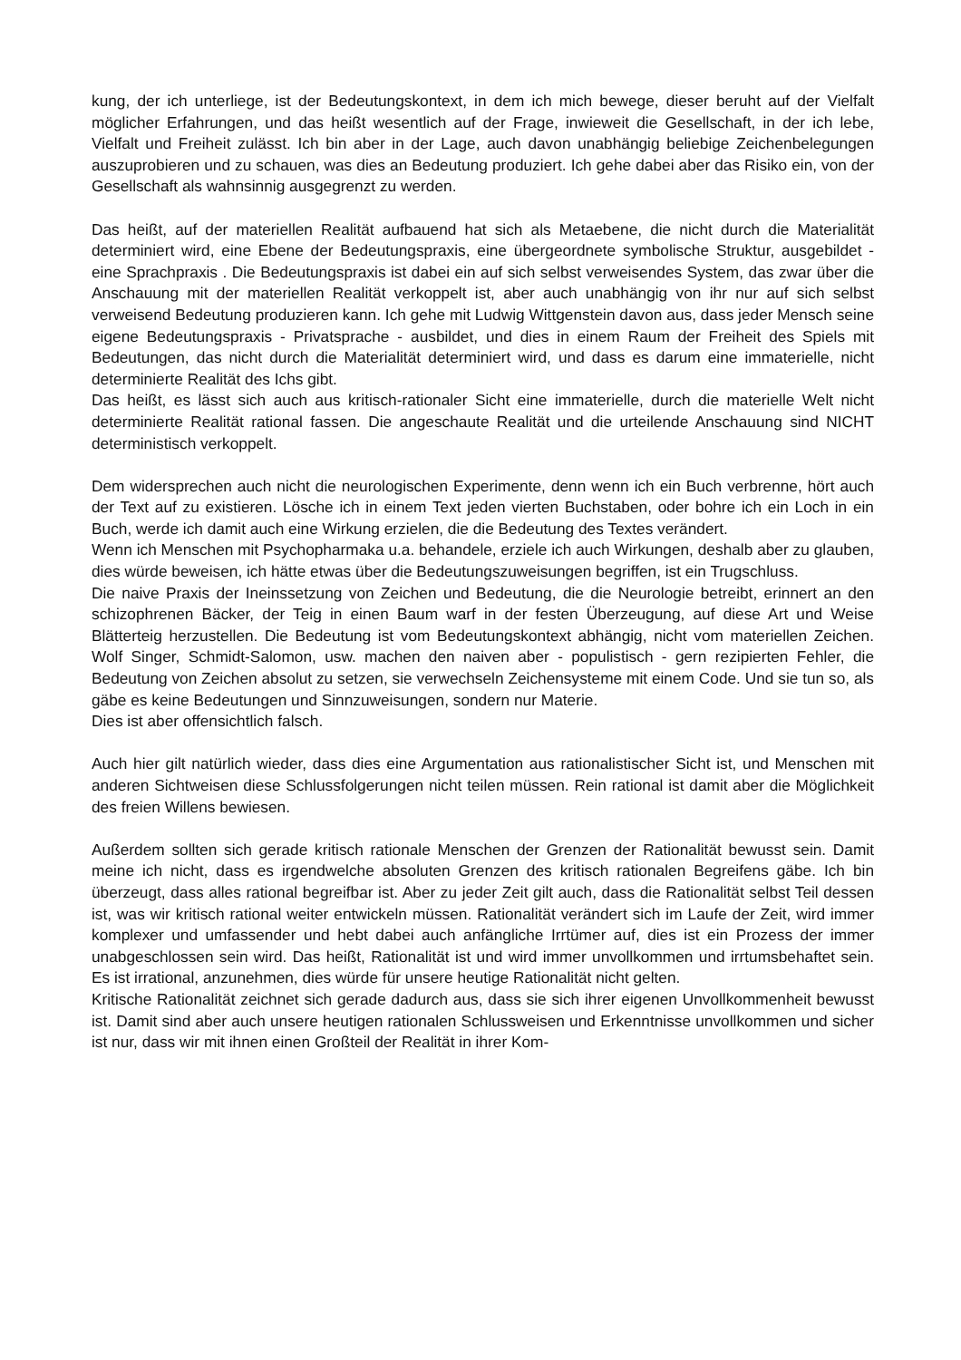kung, der ich unterliege, ist der Bedeutungskontext, in dem ich mich bewege, dieser beruht auf der Vielfalt möglicher Erfahrungen, und das heißt wesentlich auf der Frage, inwieweit die Gesellschaft, in der ich lebe, Vielfalt und Freiheit zulässt. Ich bin aber in der Lage, auch davon unabhängig beliebige Zeichenbelegungen auszuprobieren und zu schauen, was dies an Bedeutung produziert. Ich gehe dabei aber das Risiko ein, von der Gesellschaft als wahnsinnig ausgegrenzt zu werden.
Das heißt, auf der materiellen Realität aufbauend hat sich als Metaebene, die nicht durch die Materialität determiniert wird, eine Ebene der Bedeutungspraxis, eine übergeordnete symbolische Struktur, ausgebildet - eine Sprachpraxis . Die Bedeutungspraxis ist dabei ein auf sich selbst verweisendes System, das zwar über die Anschauung mit der materiellen Realität verkoppelt ist, aber auch unabhängig von ihr nur auf sich selbst verweisend Bedeutung produzieren kann. Ich gehe mit Ludwig Wittgenstein davon aus, dass jeder Mensch seine eigene Bedeutungspraxis - Privatsprache - ausbildet, und dies in einem Raum der Freiheit des Spiels mit Bedeutungen, das nicht durch die Materialität determiniert wird, und dass es darum eine immaterielle, nicht determinierte Realität des Ichs gibt.
Das heißt, es lässt sich auch aus kritisch-rationaler Sicht eine immaterielle, durch die materielle Welt nicht determinierte Realität rational fassen. Die angeschaute Realität und die urteilende Anschauung sind NICHT deterministisch verkoppelt.
Dem widersprechen auch nicht die neurologischen Experimente, denn wenn ich ein Buch verbrenne, hört auch der Text auf zu existieren. Lösche ich in einem Text jeden vierten Buchstaben, oder bohre ich ein Loch in ein Buch, werde ich damit auch eine Wirkung erzielen, die die Bedeutung des Textes verändert.
Wenn ich Menschen mit Psychopharmaka u.a. behandele, erziele ich auch Wirkungen, deshalb aber zu glauben, dies würde beweisen, ich hätte etwas über die Bedeutungszuweisungen begriffen, ist ein Trugschluss.
Die naive Praxis der Ineinssetzung von Zeichen und Bedeutung, die die Neurologie betreibt, erinnert an den schizophrenen Bäcker, der Teig in einen Baum warf in der festen Überzeugung, auf diese Art und Weise Blätterteig herzustellen. Die Bedeutung ist vom Bedeutungskontext abhängig, nicht vom materiellen Zeichen. Wolf Singer, Schmidt-Salomon, usw. machen den naiven aber - populistisch - gern rezipierten Fehler, die Bedeutung von Zeichen absolut zu setzen, sie verwechseln Zeichensysteme mit einem Code. Und sie tun so, als gäbe es keine Bedeutungen und Sinnzuweisungen, sondern nur Materie.
Dies ist aber offensichtlich falsch.
Auch hier gilt natürlich wieder, dass dies eine Argumentation aus rationalistischer Sicht ist, und Menschen mit anderen Sichtweisen diese Schlussfolgerungen nicht teilen müssen. Rein rational ist damit aber die Möglichkeit des freien Willens bewiesen.
Außerdem sollten sich gerade kritisch rationale Menschen der Grenzen der Rationalität bewusst sein. Damit meine ich nicht, dass es irgendwelche absoluten Grenzen des kritisch rationalen Begreifens gäbe. Ich bin überzeugt, dass alles rational begreifbar ist. Aber zu jeder Zeit gilt auch, dass die Rationalität selbst Teil dessen ist, was wir kritisch rational weiter entwickeln müssen. Rationalität verändert sich im Laufe der Zeit, wird immer komplexer und umfassender und hebt dabei auch anfängliche Irrtümer auf, dies ist ein Prozess der immer unabgeschlossen sein wird. Das heißt, Rationalität ist und wird immer unvollkommen und irrtumsbehaftet sein. Es ist irrational, anzunehmen, dies würde für unsere heutige Rationalität nicht gelten.
Kritische Rationalität zeichnet sich gerade dadurch aus, dass sie sich ihrer eigenen Unvollkommenheit bewusst ist. Damit sind aber auch unsere heutigen rationalen Schlussweisen und Erkenntnisse unvollkommen und sicher ist nur, dass wir mit ihnen einen Großteil der Realität in ihrer Kom-